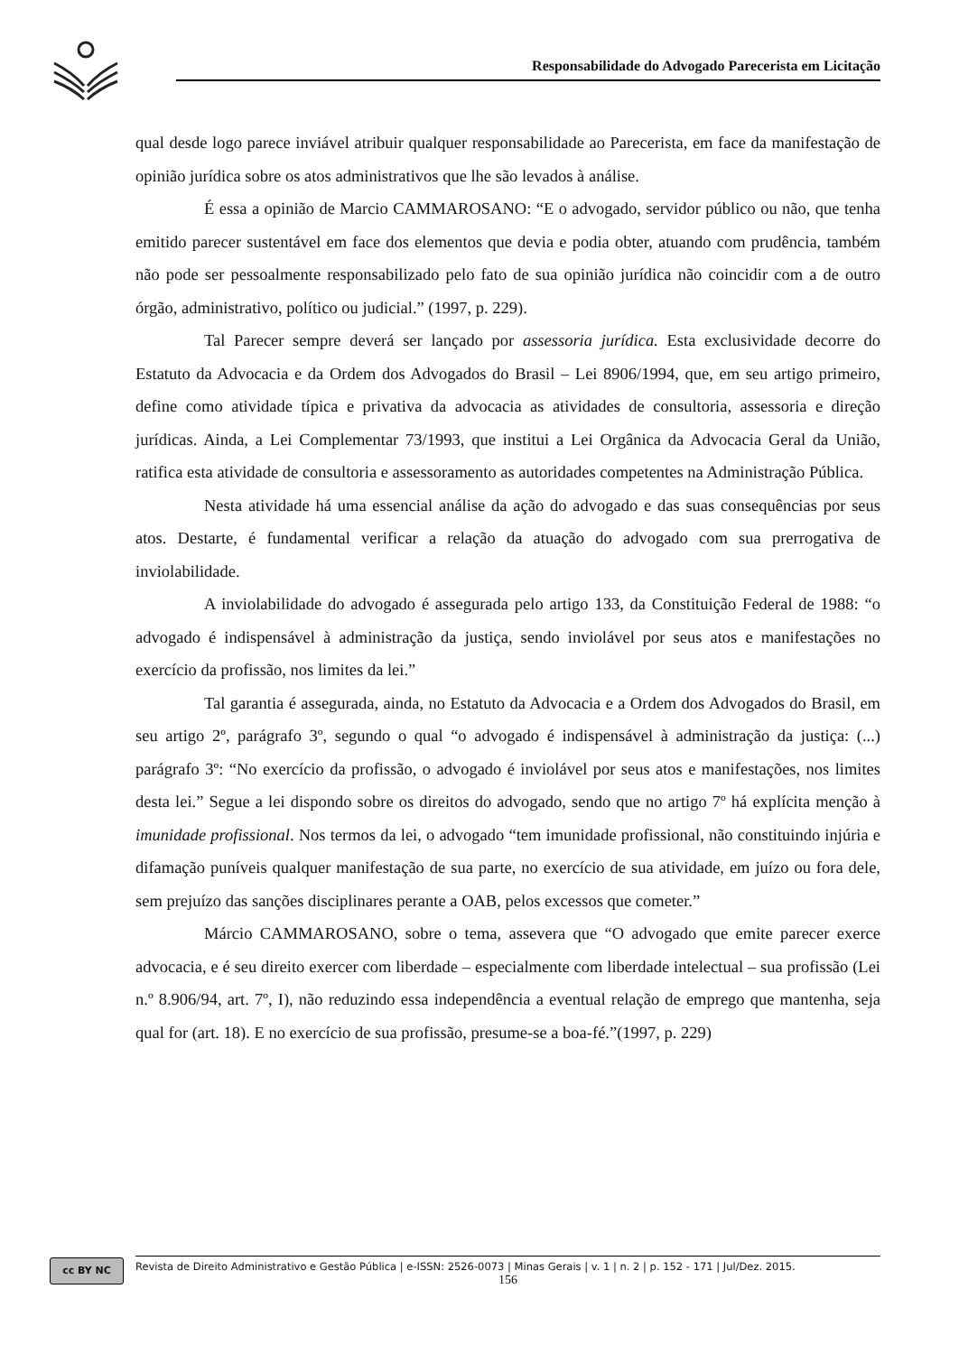Responsabilidade do Advogado Parecerista em Licitação
qual desde logo parece inviável atribuir qualquer responsabilidade ao Parecerista, em face da manifestação de opinião jurídica sobre os atos administrativos que lhe são levados à análise.
É essa a opinião de Marcio CAMMAROSANO: “E o advogado, servidor público ou não, que tenha emitido parecer sustentável em face dos elementos que devia e podia obter, atuando com prudência, também não pode ser pessoalmente responsabilizado pelo fato de sua opinião jurídica não coincidir com a de outro órgão, administrativo, político ou judicial.” (1997, p. 229).
Tal Parecer sempre deverá ser lançado por assessoria jurídica. Esta exclusividade decorre do Estatuto da Advocacia e da Ordem dos Advogados do Brasil – Lei 8906/1994, que, em seu artigo primeiro, define como atividade típica e privativa da advocacia as atividades de consultoria, assessoria e direção jurídicas. Ainda, a Lei Complementar 73/1993, que institui a Lei Orgânica da Advocacia Geral da União, ratifica esta atividade de consultoria e assessoramento as autoridades competentes na Administração Pública.
Nesta atividade há uma essencial análise da ação do advogado e das suas consequências por seus atos. Destarte, é fundamental verificar a relação da atuação do advogado com sua prerrogativa de inviolabilidade.
A inviolabilidade do advogado é assegurada pelo artigo 133, da Constituição Federal de 1988: “o advogado é indispensável à administração da justiça, sendo inviolável por seus atos e manifestações no exercício da profissão, nos limites da lei.”
Tal garantia é assegurada, ainda, no Estatuto da Advocacia e a Ordem dos Advogados do Brasil, em seu artigo 2º, parágrafo 3º, segundo o qual “o advogado é indispensável à administração da justiça: (...) parágrafo 3º: “No exercício da profissão, o advogado é inviolável por seus atos e manifestações, nos limites desta lei.” Segue a lei dispondo sobre os direitos do advogado, sendo que no artigo 7º há explícita menção à imunidade profissional. Nos termos da lei, o advogado “tem imunidade profissional, não constituindo injúria e difamação puníveis qualquer manifestação de sua parte, no exercício de sua atividade, em juízo ou fora dele, sem prejuízo das sanções disciplinares perante a OAB, pelos excessos que cometer.”
Márcio CAMMAROSANO, sobre o tema, assevera que “O advogado que emite parecer exerce advocacia, e é seu direito exercer com liberdade – especialmente com liberdade intelectual – sua profissão (Lei n.º 8.906/94, art. 7º, I), não reduzindo essa independência a eventual relação de emprego que mantenha, seja qual for (art. 18). E no exercício de sua profissão, presume-se a boa-fé.”(1997, p. 229)
cc BY NC
Revista de Direito Administrativo e Gestão Pública | e-ISSN: 2526-0073 | Minas Gerais | v. 1 | n. 2 | p. 152 - 171 | Jul/Dez. 2015.
156